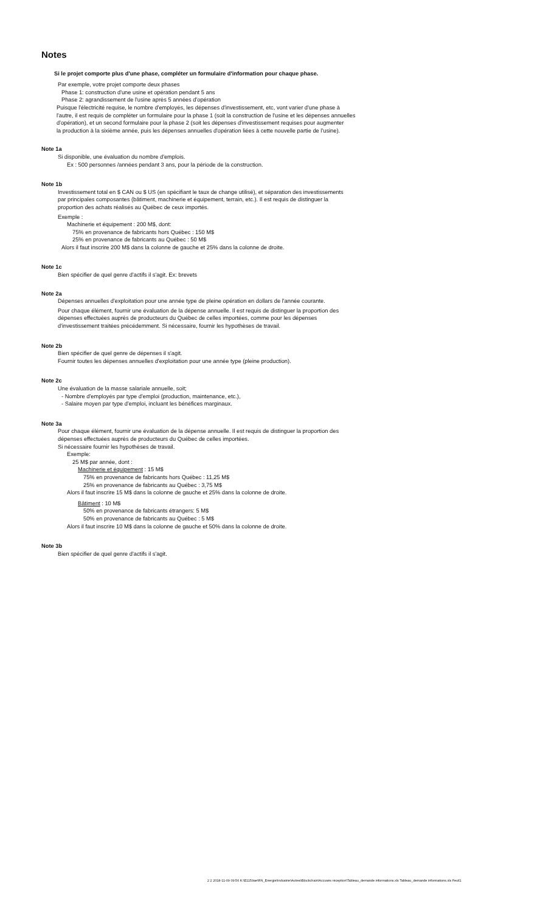Notes
Si le projet comporte plus d'une phase, compléter un formulaire d'information pour chaque phase.
Par exemple, votre projet comporte deux phases
Phase 1: construction d'une usine et opération pendant 5 ans
Phase 2: agrandissement de l'usine après 5 années d'opération
Puisque l'électricité requise, le nombre d'employés, les dépenses d'investissement, etc, vont varier d'une phase à
l'autre, il est requis de compléter un formulaire pour la phase 1 (soit la construction de l'usine et les dépenses annuelles
d'opération), et un second formulaire pour la phase 2 (soit les dépenses d'investissement requises pour augmenter
la production à la sixième année, puis les dépenses annuelles d'opération liées à cette nouvelle partie de l'usine).
Note 1a
Si disponible, une évaluation du nombre d'emplois.
Ex : 500 personnes /années pendant 3 ans, pour la période de la construction.
Note 1b
Investissement total en $ CAN ou $ US (en spécifiant le taux de change utilisé), et séparation des investissements
par principales composantes (bâtiment, machinerie et équipement, terrain, etc.). Il est requis de distinguer la
proportion des achats réalisés au Québec de ceux importés.
Exemple :
Machinerie et équipement : 200 M$, dont:
75% en provenance de fabricants hors Québec : 150 M$
25% en provenance de fabricants au Québec : 50 M$
Alors il faut inscrire 200 M$ dans la colonne de gauche et 25% dans la colonne de droite.
Note 1c
Bien spécifier de quel genre d'actifs il s'agit. Ex: brevets
Note 2a
Dépenses annuelles d'exploitation pour une année type de pleine opération en dollars de l'année courante.
Pour chaque élément, fournir une évaluation de la dépense annuelle. Il est requis de distinguer la proportion des
dépenses effectuées auprès de producteurs du Québec de celles importées, comme pour les dépenses
d'investissement traitées précédemment. Si nécessaire, fournir les hypothèses de travail.
Note 2b
Bien spécifier de quel genre de dépenses il s'agit.
Fournir toutes les dépenses annuelles d'exploitation pour une année type (pleine production).
Note 2c
Une évaluation de la masse salariale annuelle, soit;
- Nombre d'employés par type d'emploi (production, maintenance, etc.),
- Salaire moyen par type d'emploi, incluant les bénéfices marginaux.
Note 3a
Pour chaque élément, fournir une évaluation de la dépense annuelle. Il est requis de distinguer la proportion des
dépenses effectuées auprès de producteurs du Québec de celles importées.
Si nécessaire fournir les hypothèses de travail.
Exemple:
25 M$ par année, dont :
Machinerie et équipement : 15 M$
75% en provenance de fabricants hors Québec : 11,25 M$
25% en provenance de fabricants au Québec : 3,75 M$
Alors il faut inscrire 15 M$ dans la colonne de gauche et 25% dans la colonne de droite.
Bâtiment : 10 M$
50% en provenance de fabricants étrangers: 5 M$
50% en provenance de fabricants au Québec : 5 M$
Alors il faut inscrire 10 M$ dans la colonne de gauche et 50% dans la colonne de droite.
Note 3b
Bien spécifier de quel genre d'actifs il s'agit.
2 2 2018-11-09 09:56 K:\E1159ae\RN_Energie\Industrie\Autres\Blockchain\Accusés réception\Tableau_demande informations.xls Tableau_demande informations.xls Feuil1